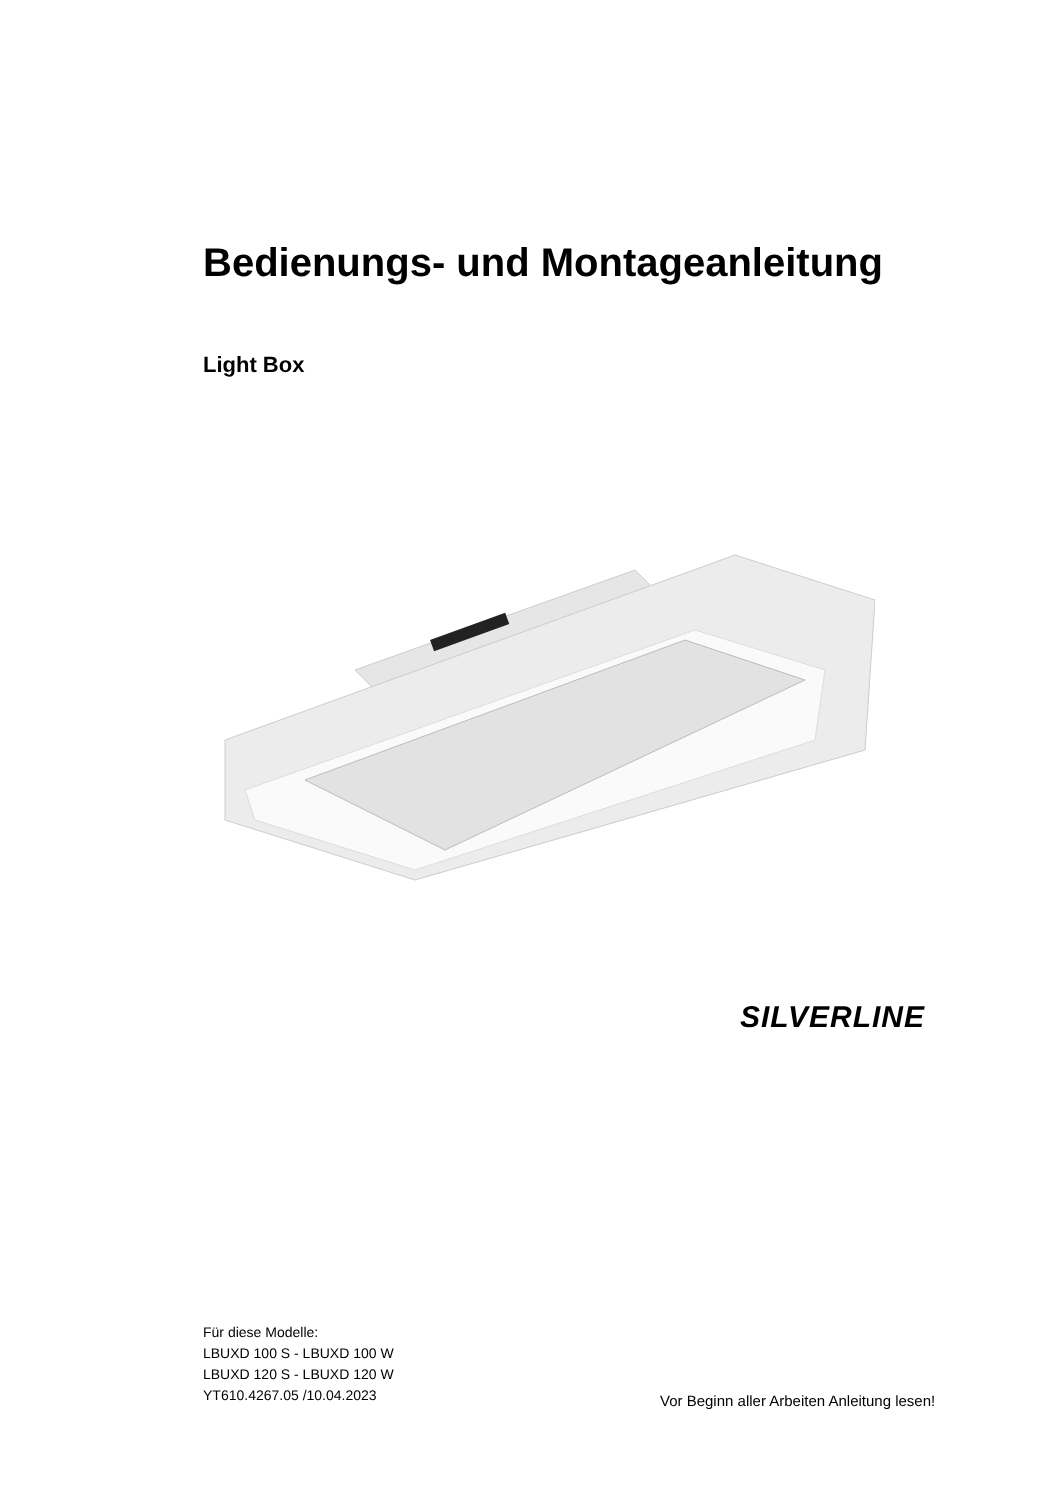Bedienungs- und Montageanleitung
Light Box
SILVERLINE
Für diese Modelle:
LBUXD 100 S - LBUXD 100 W
LBUXD 120 S - LBUXD 120 W
YT610.4267.05 /10.04.2023
Vor Beginn aller Arbeiten Anleitung lesen!